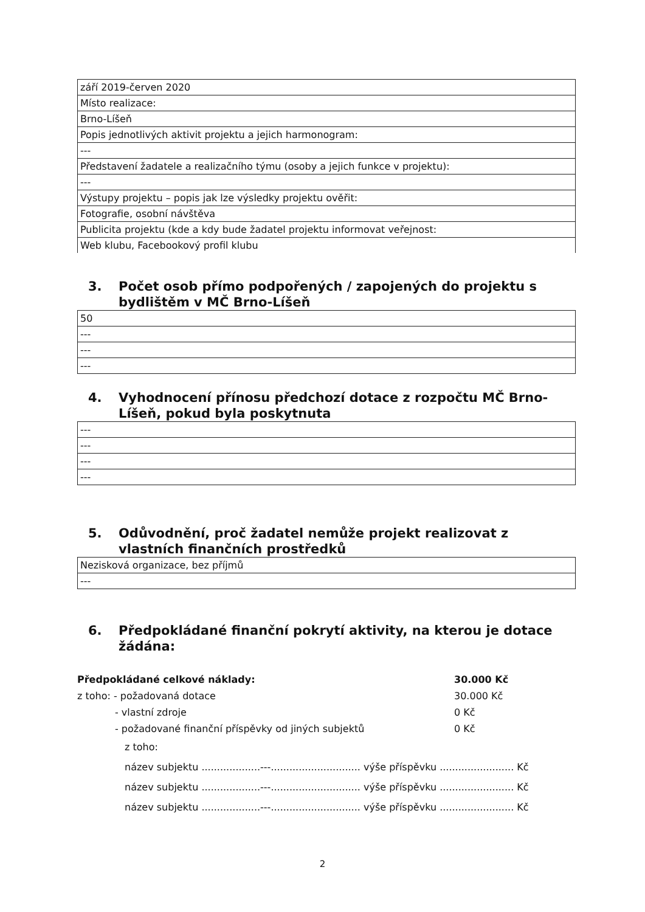| září 2019-červen 2020 |
| Místo realizace: |
| Brno-Líšeň |
| Popis jednotlivých aktivit projektu a jejich harmonogram: |
| --- |
| Představení žadatele a realizačního týmu (osoby a jejich funkce v projektu): |
| --- |
| Výstupy projektu – popis jak lze výsledky projektu ověřit: |
| Fotografie, osobní návštěva |
| Publicita projektu (kde a kdy bude žadatel projektu informovat veřejnost: |
| Web klubu, Facebookový profil klubu |
3. Počet osob přímo podpořených / zapojených do projektu s bydlištěm v MČ Brno-Líšeň
| 50 |
| --- |
| --- |
| --- |
4. Vyhodnocení přínosu předchozí dotace z rozpočtu MČ Brno-Líšeň, pokud byla poskytnuta
| --- |
| --- |
| --- |
| --- |
5. Odůvodnění, proč žadatel nemůže projekt realizovat z vlastních finančních prostředků
| Nezisková organizace, bez příjmů |
| --- |
6. Předpokládané finanční pokrytí aktivity, na kterou je dotace žádána:
Předpokládané celkové náklady: 30.000 Kč
z toho: - požadovaná dotace 30.000 Kč
- vlastní zdroje 0 Kč
- požadované finanční příspěvky od jiných subjektů 0 Kč
z toho:
název subjektu ...................---............................. výše příspěvku ........................ Kč
název subjektu ...................---............................. výše příspěvku ........................ Kč
název subjektu ...................---............................. výše příspěvku ........................ Kč
2